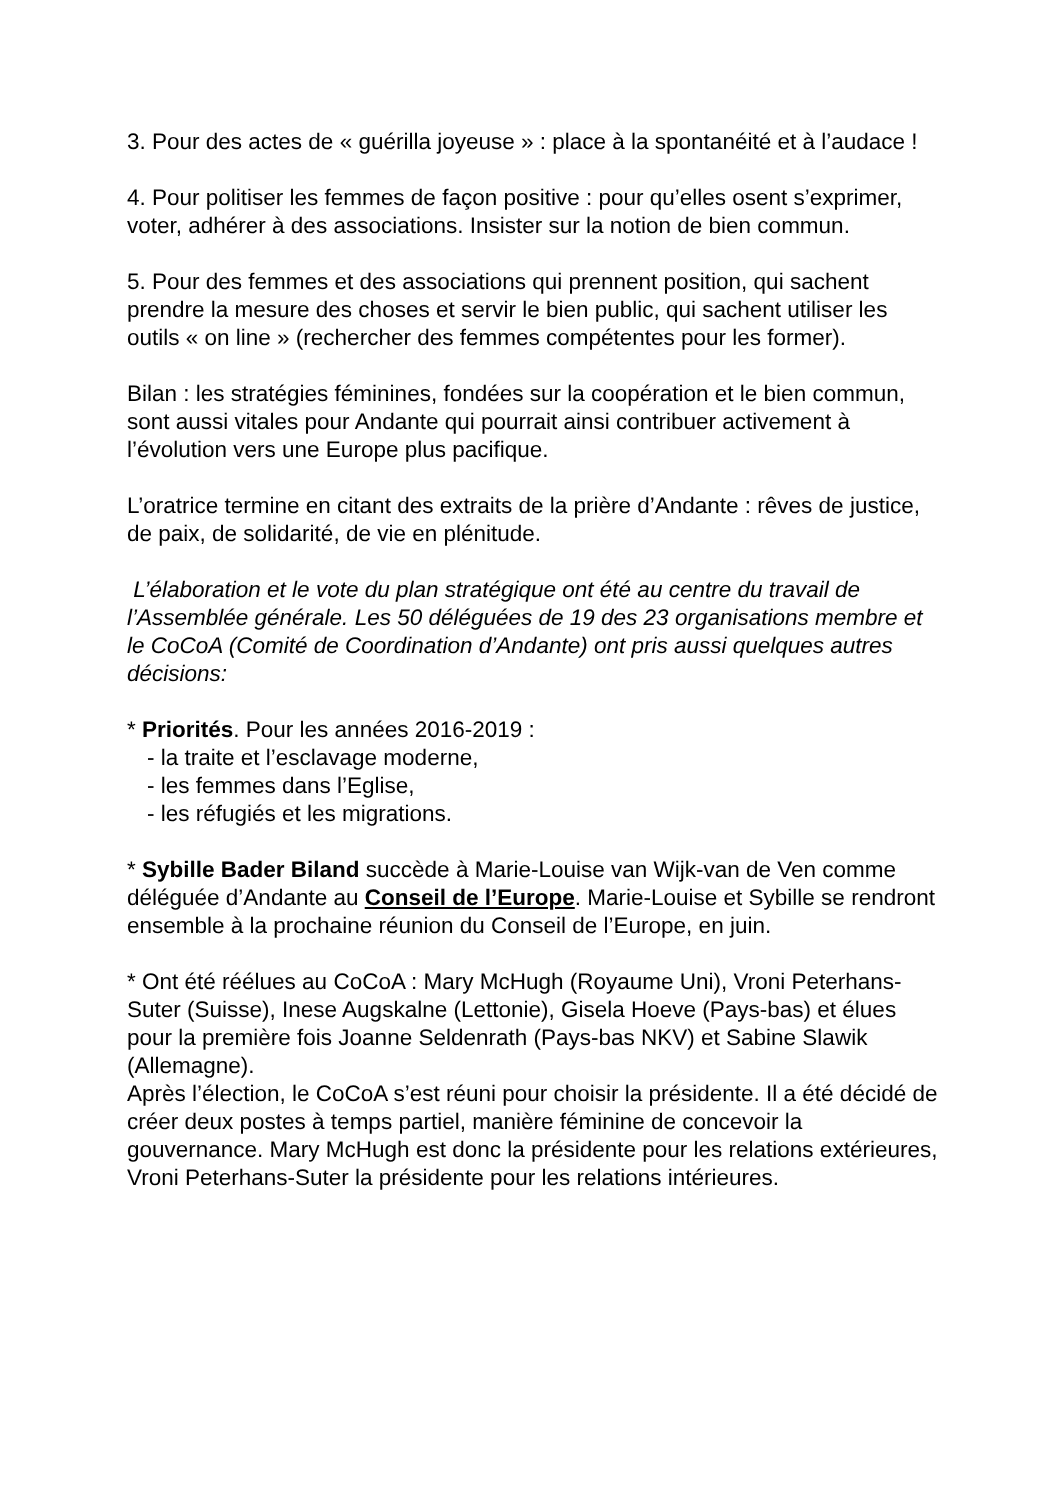3. Pour des actes de « guérilla joyeuse » : place à la spontanéité et à l’audace !
4. Pour politiser les femmes de façon positive : pour qu’elles osent s’exprimer, voter, adhérer à des associations. Insister sur la notion de bien commun.
5. Pour des femmes et des associations qui prennent position, qui sachent prendre la mesure des choses et servir le bien public, qui sachent utiliser les outils « on line » (rechercher des femmes compétentes pour les former).
Bilan : les stratégies féminines, fondées sur la coopération et le bien commun, sont aussi vitales pour Andante qui pourrait ainsi contribuer activement à l’évolution vers une Europe plus pacifique.
L’oratrice termine en citant des extraits de la prière d’Andante : rêves de justice, de paix, de solidarité, de vie en plénitude.
L’élaboration et le vote du plan stratégique ont été au centre du travail de l’Assemblée générale. Les 50 déléguées de 19 des 23 organisations membre et le CoCoA (Comité de Coordination d’Andante) ont pris aussi quelques autres décisions:
* Priorités. Pour les années 2016-2019 :
- la traite et l’esclavage moderne,
- les femmes dans l’Eglise,
- les réfugiés et les migrations.
* Sybille Bader Biland succède à Marie-Louise van Wijk-van de Ven comme déléguée d’Andante au Conseil de l’Europe. Marie-Louise et Sybille se rendront ensemble à la prochaine réunion du Conseil de l’Europe, en juin.
* Ont été réélues au CoCoA : Mary McHugh (Royaume Uni), Vroni Peterhans-Suter (Suisse), Inese Augskalne (Lettonie), Gisela Hoeve (Pays-bas) et élues pour la première fois Joanne Seldenrath (Pays-bas NKV) et Sabine Slawik (Allemagne).
Après l’élection, le CoCoA s’est réuni pour choisir la présidente. Il a été décidé de créer deux postes à temps partiel, manière féminine de concevoir la gouvernance. Mary McHugh est donc la présidente pour les relations extérieures, Vroni Peterhans-Suter la présidente pour les relations intérieures.